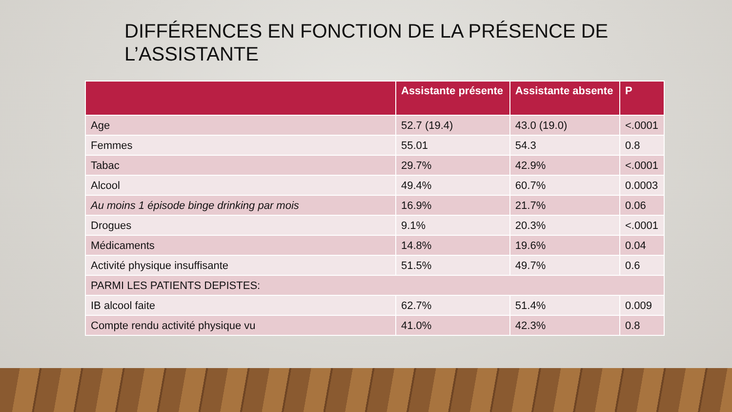DIFFÉRENCES EN FONCTION DE LA PRÉSENCE DE L’ASSISTANTE
| | Assistante présente | Assistante absente | P |
| --- | --- | --- | --- |
| Age | 52.7 (19.4) | 43.0 (19.0) | <.0001 |
| Femmes | 55.01 | 54.3 | 0.8 |
| Tabac | 29.7% | 42.9% | <.0001 |
| Alcool | 49.4% | 60.7% | 0.0003 |
| Au moins 1 épisode binge drinking par mois | 16.9% | 21.7% | 0.06 |
| Drogues | 9.1% | 20.3% | <.0001 |
| Médicaments | 14.8% | 19.6% | 0.04 |
| Activité physique insuffisante | 51.5% | 49.7% | 0.6 |
| PARMI LES PATIENTS DEPISTES: | | | |
| IB alcool faite | 62.7% | 51.4% | 0.009 |
| Compte rendu activité physique vu | 41.0% | 42.3% | 0.8 |